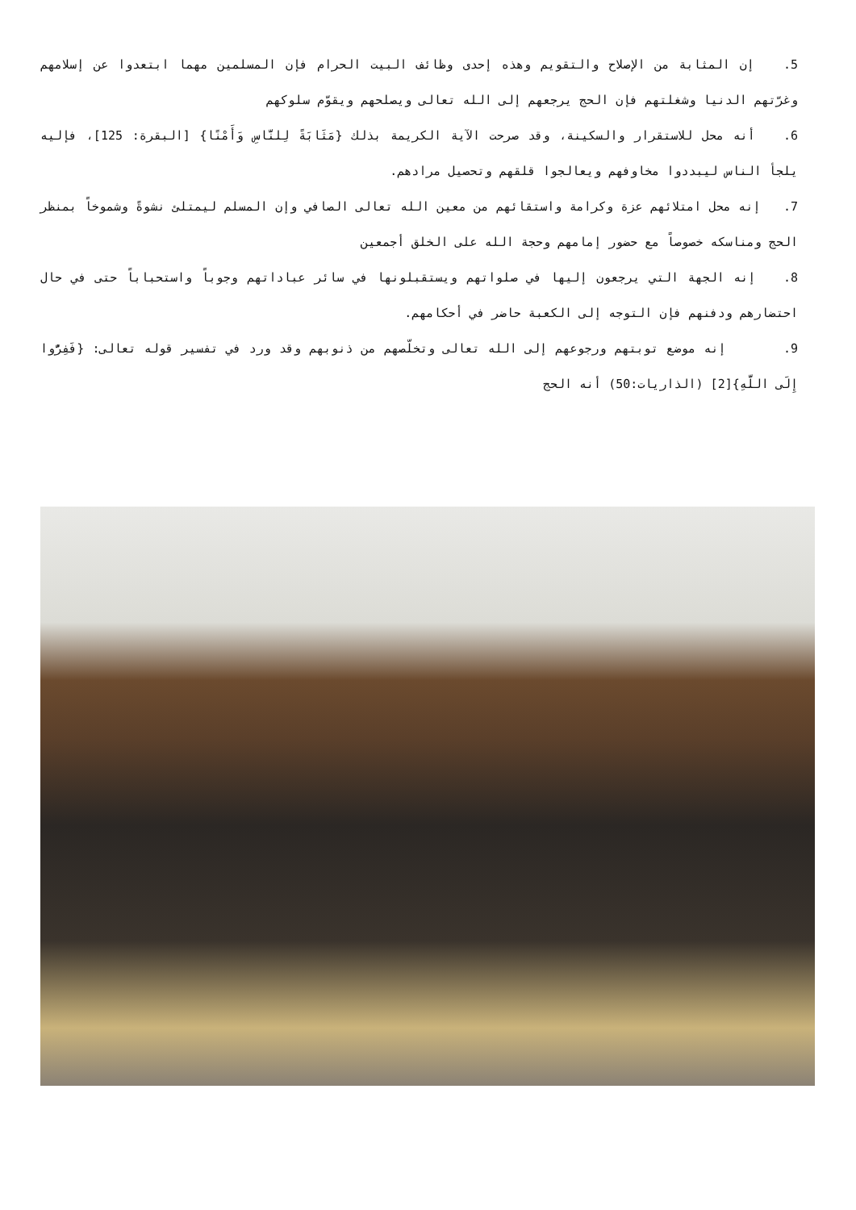5. إن المثابة من الإصلاح والتقويم وهذه إحدى وظائف البيت الحرام فإن المسلمين مهما ابتعدوا عن إسلامهم وغرّتهم الدنيا وشغلتهم فإن الحج يرجعهم إلى الله تعالى ويصلحهم ويقوّم سلوكهم
6. أنه محل للاستقرار والسكينة، وقد صرحت الآية الكريمة بذلك {مَثَابَةً لِلنَّاسِ وَأَمْنًا} [البقرة: 125]، فإليه يلجأ الناس ليبددوا مخاوفهم ويعالجوا قلقهم وتحصيل مرادهم.
7. إنه محل امتلائهم عزة وكرامة واستقائهم من معين الله تعالى الصافي وإن المسلم ليمتلئ نشوةً وشموخاً بمنظر الحج ومناسكه خصوصاً مع حضور إمامهم وحجة الله على الخلق أجمعين
8. إنه الجهة التي يرجعون إليها في صلواتهم ويستقبلونها في سائر عباداتهم وجوباً واستحباباً حتى في حال احتضارهم ودفنهم فإن التوجه إلى الكعبة حاضر في أحكامهم.
9. إنه موضع توبتهم ورجوعهم إلى الله تعالى وتخلّصهم من ذنوبهم وقد ورد في تفسير قوله تعالى: {فَفِرُّوا إِلَى اللَّهِ}[2] (الذاريات:50) أنه الحج